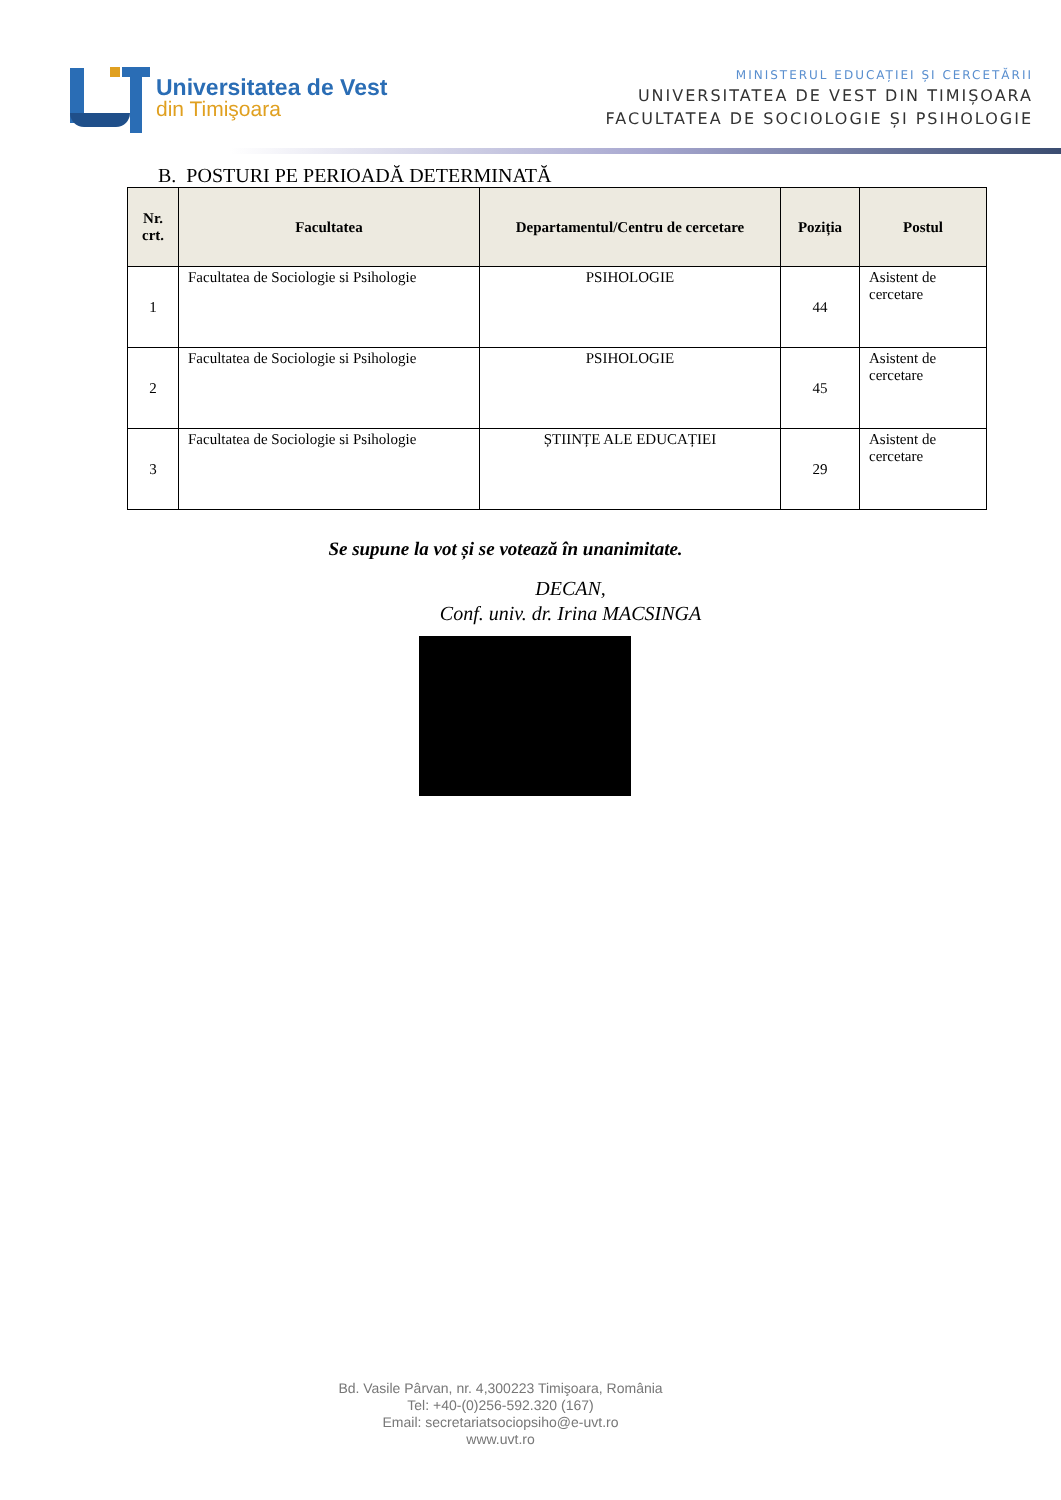Universitatea de Vest
din Timişoara
MINISTERUL EDUCAȚIEI ȘI CERCETĂRII
UNIVERSITATEA DE VEST DIN TIMIȘOARA
FACULTATEA DE SOCIOLOGIE ȘI PSIHOLOGIE
B. POSTURI PE PERIOADĂ DETERMINATĂ
| Nr. crt. | Facultatea | Departamentul/Centru de cercetare | Poziția | Postul |
| --- | --- | --- | --- | --- |
| 1 | Facultatea de Sociologie si Psihologie | PSIHOLOGIE | 44 | Asistent de cercetare |
| 2 | Facultatea de Sociologie si Psihologie | PSIHOLOGIE | 45 | Asistent de cercetare |
| 3 | Facultatea de Sociologie si Psihologie | ȘTIINȚE ALE EDUCAȚIEI | 29 | Asistent de cercetare |
Se supune la vot și se votează în unanimitate.
DECAN,
Conf. univ. dr. Irina MACSINGA
Bd. Vasile Pârvan, nr. 4,300223 Timişoara, România
Tel: +40-(0)256-592.320 (167)
Email: secretariatsociopsiho@e-uvt.ro
www.uvt.ro